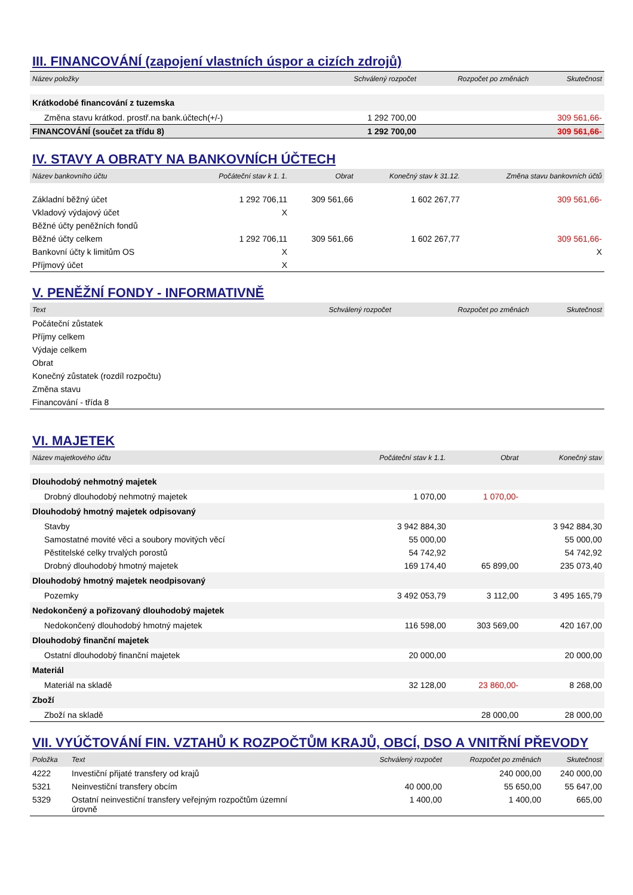III. FINANCOVÁNÍ (zapojení vlastních úspor a cizích zdrojů)
| Název položky | Schválený rozpočet | Rozpočet po změnách | Skutečnost |
| --- | --- | --- | --- |
| Krátkodobé financování z tuzemska | | | |
| Změna stavu krátkod. prostř.na bank.účtech(+/-) | 1 292 700,00 | | 309 561,66- |
| FINANCOVÁNÍ (součet za třídu 8) | 1 292 700,00 | | 309 561,66- |
IV. STAVY A OBRATY NA BANKOVNÍCH ÚČTECH
| Název bankovního účtu | Počáteční stav k 1. 1. | Obrat | Konečný stav k 31.12. | Změna stavu bankovních účtů |
| --- | --- | --- | --- | --- |
| Základní běžný účet | 1 292 706,11 | 309 561,66 | 1 602 267,77 | 309 561,66- |
| Vkladový výdajový účet | X | | | |
| Běžné účty peněžních fondů | | | | |
| Běžné účty celkem | 1 292 706,11 | 309 561,66 | 1 602 267,77 | 309 561,66- |
| Bankovní účty k limitům OS | X | | | X |
| Příjmový účet | X | | | |
V. PENĚŽNÍ FONDY - INFORMATIVNĚ
| Text | Schválený rozpočet | Rozpočet po změnách | Skutečnost |
| --- | --- | --- | --- |
| Počáteční zůstatek | | | |
| Příjmy celkem | | | |
| Výdaje celkem | | | |
| Obrat | | | |
| Konečný zůstatek (rozdíl rozpočtu) | | | |
| Změna stavu | | | |
| Financování - třída 8 | | | |
VI. MAJETEK
| Název majetkového účtu | Počáteční stav k 1.1. | Obrat | Konečný stav |
| --- | --- | --- | --- |
| Dlouhodobý nehmotný majetek | | | |
| Drobný dlouhodobý nehmotný majetek | 1 070,00 | 1 070,00- | |
| Dlouhodobý hmotný majetek odpisovaný | | | |
| Stavby | 3 942 884,30 | | 3 942 884,30 |
| Samostatné movité věci a soubory movitých věcí | 55 000,00 | | 55 000,00 |
| Pěstitelské celky trvalých porostů | 54 742,92 | | 54 742,92 |
| Drobný dlouhodobý hmotný majetek | 169 174,40 | 65 899,00 | 235 073,40 |
| Dlouhodobý hmotný majetek neodpisovaný | | | |
| Pozemky | 3 492 053,79 | 3 112,00 | 3 495 165,79 |
| Nedokončený a pořizovaný dlouhodobý majetek | | | |
| Nedokončený dlouhodobý hmotný majetek | 116 598,00 | 303 569,00 | 420 167,00 |
| Dlouhodobý finanční majetek | | | |
| Ostatní dlouhodobý finanční majetek | 20 000,00 | | 20 000,00 |
| Materiál | | | |
| Materiál na skladě | 32 128,00 | 23 860,00- | 8 268,00 |
| Zboží | | | |
| Zboží na skladě | | 28 000,00 | 28 000,00 |
VII. VYÚČTOVÁNÍ FIN. VZTAHŮ K ROZPOČTŮM KRAJŮ, OBCÍ, DSO A VNITŘNÍ PŘEVODY
| Položka | Text | Schválený rozpočet | Rozpočet po změnách | Skutečnost |
| --- | --- | --- | --- | --- |
| 4222 | Investiční přijaté transfery od krajů | | 240 000,00 | 240 000,00 |
| 5321 | Neinvestiční transfery obcím | 40 000,00 | 55 650,00 | 55 647,00 |
| 5329 | Ostatní neinvestiční transfery veřejným rozpočtům územní úrovně | 1 400,00 | 1 400,00 | 665,00 |